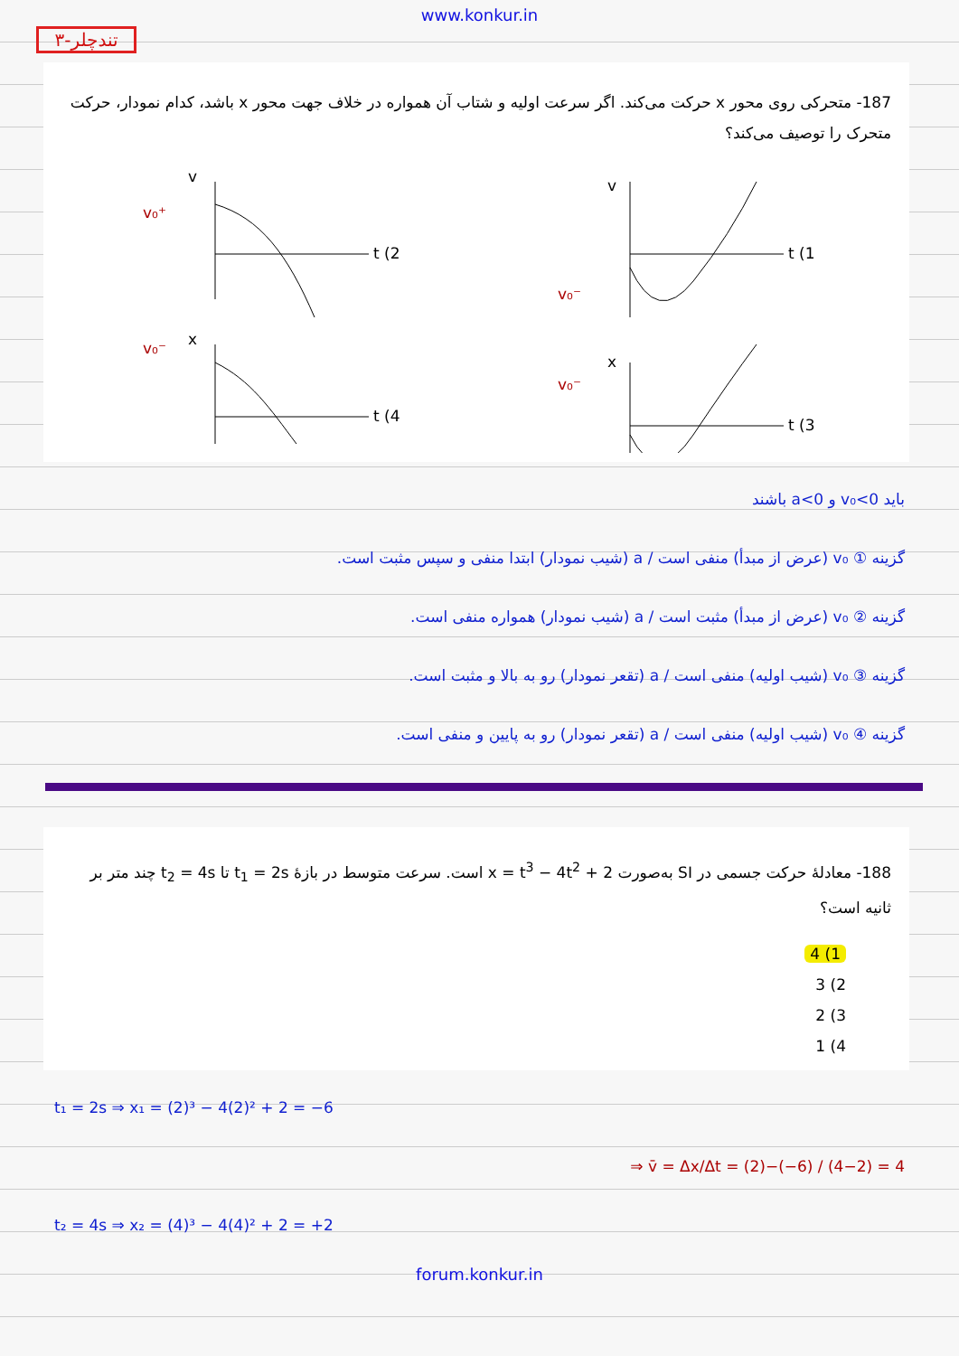www.konkur.in
۳-تندچلر
187- متحرکی روی محور x حرکت می‌کند. اگر سرعت اولیه و شتاب آن همواره در خلاف جهت محور x باشد، کدام نمودار، حرکت متحرک را توصیف می‌کند؟
v
t (2
v₀⁺
x
t (4
v₀⁻
v
t (1
v₀⁻
x
t (3
v₀⁻
باید v₀<0 و a<0 باشند
گزینه ① v₀ (عرض از مبدأ) منفی است / a (شیب نمودار) ابتدا منفی و سپس مثبت است.
گزینه ② v₀ (عرض از مبدأ) مثبت است / a (شیب نمودار) همواره منفی است.
گزینه ③ v₀ (شیب اولیه) منفی است / a (تقعر نمودار) رو به بالا و مثبت است.
گزینه ④ v₀ (شیب اولیه) منفی است / a (تقعر نمودار) رو به پایین و منفی است.
188- معادلهٔ حرکت جسمی در SI به‌صورت x = t<sup>3</sup> − 4t<sup>2</sup> + 2 است. سرعت متوسط در بازهٔ t<sub>1</sub> = 2s تا t<sub>2</sub> = 4s چند متر بر ثانیه است؟
1) 4
2) 3
3) 2
4) 1
t₁ = 2s ⇒ x₁ = (2)³ − 4(2)² + 2 = −6
⇒ v̄ = Δx/Δt = (2)−(−6) / (4−2) = 4
t₂ = 4s ⇒ x₂ = (4)³ − 4(4)² + 2 = +2
forum.konkur.in